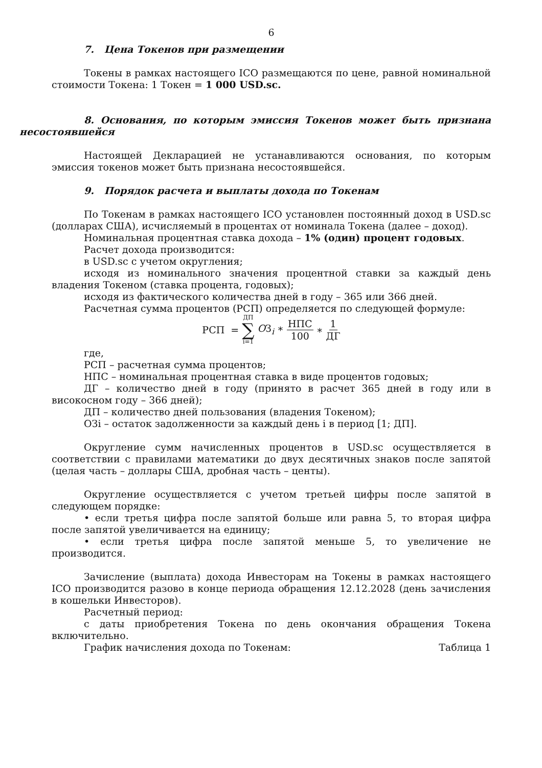6
7. Цена Токенов при размещении
Токены в рамках настоящего ICO размещаются по цене, равной номинальной стоимости Токена: 1 Токен = 1 000 USD.sc.
8. Основания, по которым эмиссия Токенов может быть признана несостоявшейся
Настоящей Декларацией не устанавливаются основания, по которым эмиссия токенов может быть признана несостоявшейся.
9. Порядок расчета и выплаты дохода по Токенам
По Токенам в рамках настоящего ICO установлен постоянный доход в USD.sc (долларах США), исчисляемый в процентах от номинала Токена (далее – доход).
Номинальная процентная ставка дохода – 1% (один) процент годовых.
Расчет дохода производится:
в USD.sc с учетом округления;
исходя из номинального значения процентной ставки за каждый день владения Токеном (ставка процента, годовых);
исходя из фактического количества дней в году – 365 или 366 дней.
Расчетная сумма процентов (РСП) определяется по следующей формуле:
РСП = ДП
∑
i=1 OЗ<sub>i</sub> ∗ НПС 100 ∗ 1 ДГ
где,
РСП – расчетная сумма процентов;
НПС – номинальная процентная ставка в виде процентов годовых;
ДГ – количество дней в году (принято в расчет 365 дней в году или в високосном году – 366 дней);
ДП – количество дней пользования (владения Токеном);
ОЗi – остаток задолженности за каждый день i в период [1; ДП].
Округление сумм начисленных процентов в USD.sc осуществляется в соответствии с правилами математики до двух десятичных знаков после запятой (целая часть – доллары США, дробная часть – центы).
Округление осуществляется с учетом третьей цифры после запятой в следующем порядке:
• если третья цифра после запятой больше или равна 5, то вторая цифра после запятой увеличивается на единицу;
• если третья цифра после запятой меньше 5, то увеличение не производится.
Зачисление (выплата) дохода Инвесторам на Токены в рамках настоящего ICO производится разово в конце периода обращения 12.12.2028 (день зачисления в кошельки Инвесторов).
Расчетный период:
с даты приобретения Токена по день окончания обращения Токена включительно.
График начисления дохода по Токенам: Таблица 1